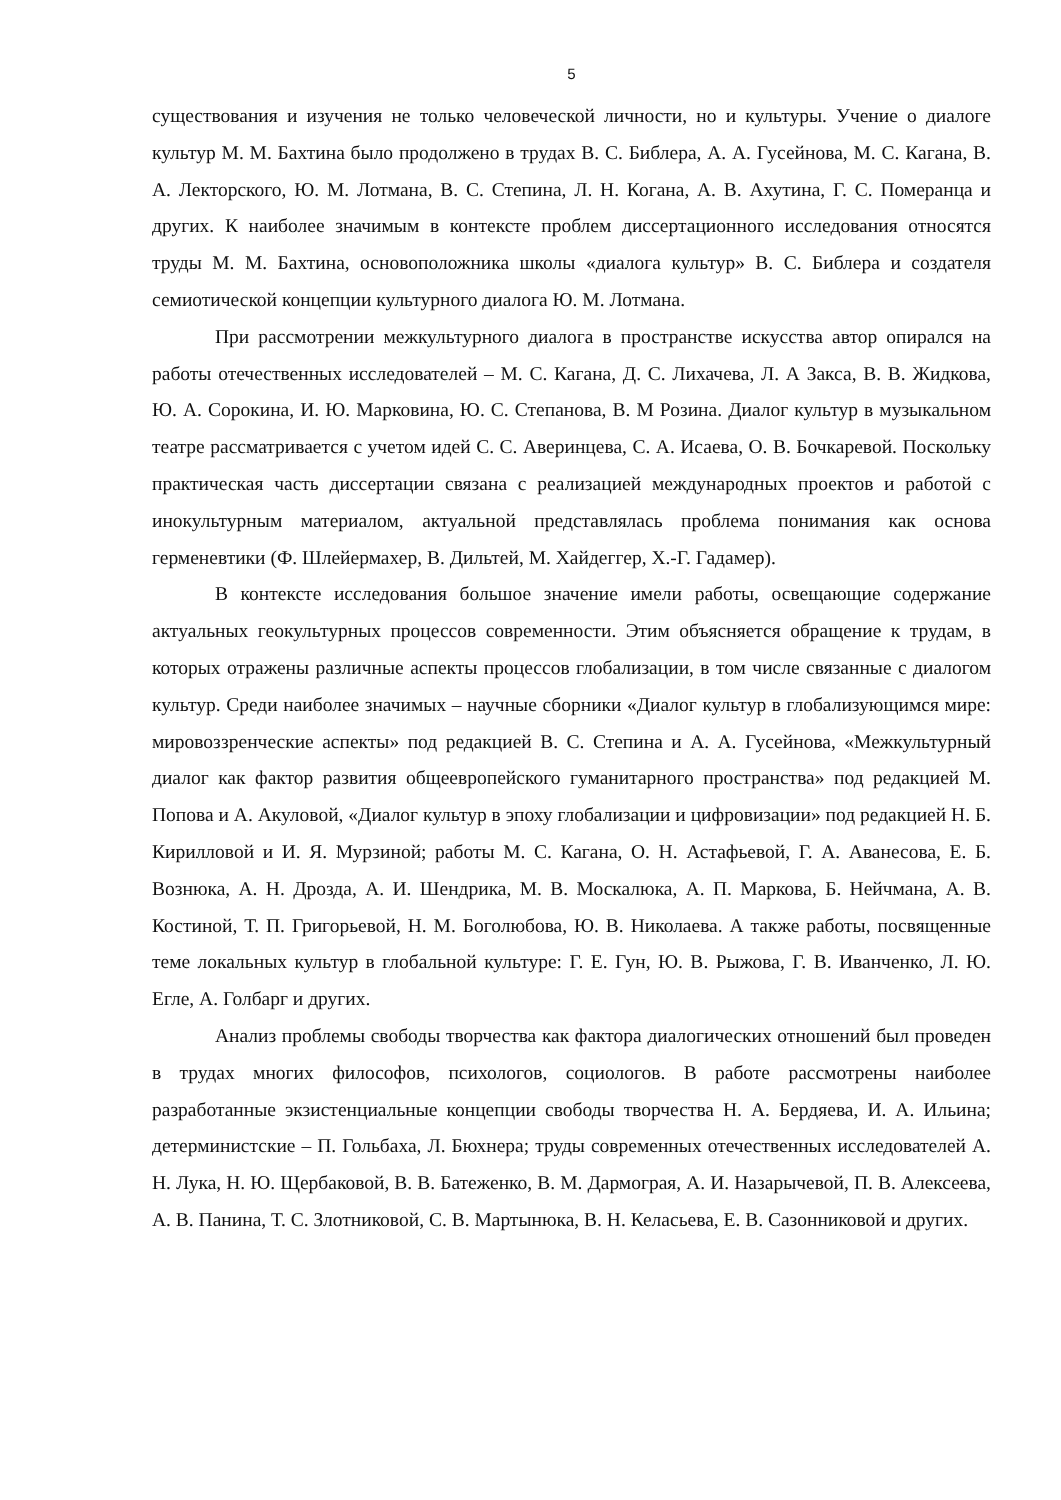5
существования и изучения не только человеческой личности, но и культуры. Учение о диалоге культур М. М. Бахтина было продолжено в трудах В. С. Библера, А. А. Гусейнова, М. С. Кагана, В. А. Лекторского, Ю. М. Лотмана, В. С. Степина, Л. Н. Когана, А. В. Ахутина, Г. С. Померанца и других. К наиболее значимым в контексте проблем диссертационного исследования относятся труды М. М. Бахтина, основоположника школы «диалога культур» В. С. Библера и создателя семиотической концепции культурного диалога Ю. М. Лотмана.
При рассмотрении межкультурного диалога в пространстве искусства автор опирался на работы отечественных исследователей – М. С. Кагана, Д. С. Лихачева, Л. А Закса, В. В. Жидкова, Ю. А. Сорокина, И. Ю. Марковина, Ю. С. Степанова, В. М Розина. Диалог культур в музыкальном театре рассматривается с учетом идей С. С. Аверинцева, С. А. Исаева, О. В. Бочкаревой. Поскольку практическая часть диссертации связана с реализацией международных проектов и работой с инокультурным материалом, актуальной представлялась проблема понимания как основа герменевтики (Ф. Шлейермахер, В. Дильтей, М. Хайдеггер, Х.-Г. Гадамер).
В контексте исследования большое значение имели работы, освещающие содержание актуальных геокультурных процессов современности. Этим объясняется обращение к трудам, в которых отражены различные аспекты процессов глобализации, в том числе связанные с диалогом культур. Среди наиболее значимых – научные сборники «Диалог культур в глобализующимся мире: мировоззренческие аспекты» под редакцией В. С. Степина и А. А. Гусейнова, «Межкультурный диалог как фактор развития общеевропейского гуманитарного пространства» под редакцией М. Попова и А. Акуловой, «Диалог культур в эпоху глобализации и цифровизации» под редакцией Н. Б. Кирилловой и И. Я. Мурзиной; работы М. С. Кагана, О. Н. Астафьевой, Г. А. Аванесова, Е. Б. Вознюка, А. Н. Дрозда, А. И. Шендрика, М. В. Москалюка, А. П. Маркова, Б. Нейчмана, А. В. Костиной, Т. П. Григорьевой, Н. М. Боголюбова, Ю. В. Николаева. А также работы, посвященные теме локальных культур в глобальной культуре: Г. Е. Гун, Ю. В. Рыжова, Г. В. Иванченко, Л. Ю. Егле, А. Голбарг и других.
Анализ проблемы свободы творчества как фактора диалогических отношений был проведен в трудах многих философов, психологов, социологов. В работе рассмотрены наиболее разработанные экзистенциальные концепции свободы творчества Н. А. Бердяева, И. А. Ильина; детерминистские – П. Гольбаха, Л. Бюхнера; труды современных отечественных исследователей А. Н. Лука, Н. Ю. Щербаковой, В. В. Батеженко, В. М. Дармограя, А. И. Назарычевой, П. В. Алексеева, А. В. Панина, Т. С. Злотниковой, С. В. Мартынюка, В. Н. Келасьева, Е. В. Сазонниковой и других.